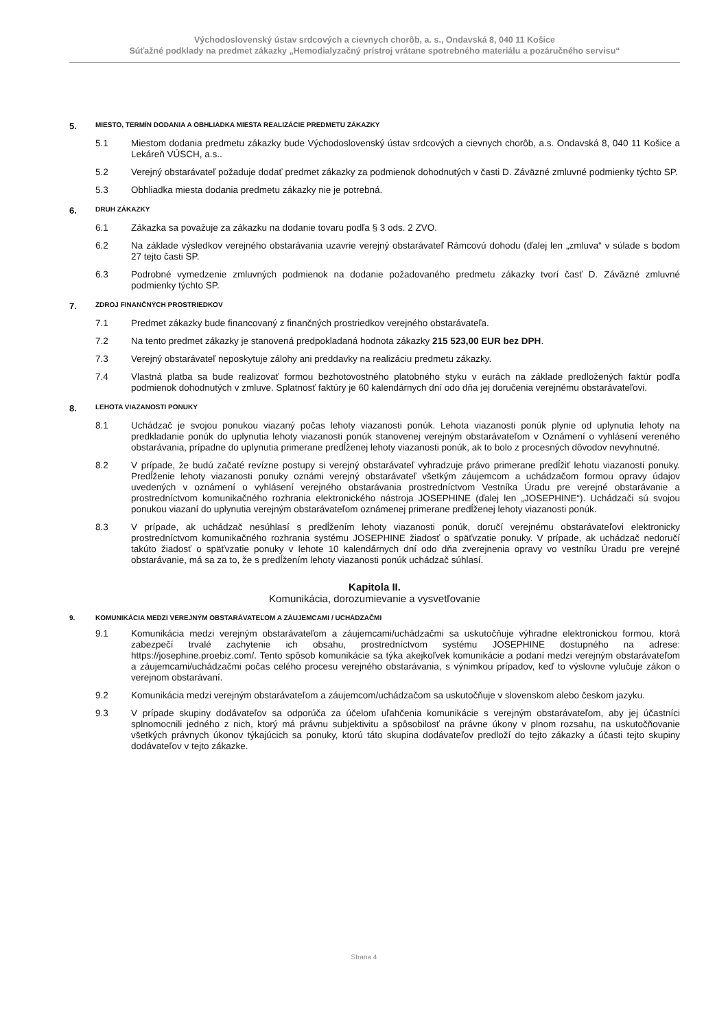Východoslovenský ústav srdcových a cievnych chorôb, a. s., Ondavská 8, 040 11 Košice
Súťažné podklady na predmet zákazky „Hemodialyzačný prístroj vrátane spotrebného materiálu a pozáručného servisu“
5. MIESTO, TERMÍN DODANIA A OBHLIADKA MIESTA REALIZÁCIE PREDMETU ZÁKAZKY
5.1 Miestom dodania predmetu zákazky bude Východoslovenský ústav srdcových a cievnych chorôb, a.s. Ondavská 8, 040 11 Košice a Lekáreň VÚSCH, a.s..
5.2 Verejný obstarávateľ požaduje dodať predmet zákazky za podmienok dohodnutých v časti D. Záväzné zmluvné podmienky týchto SP.
5.3 Obhliadka miesta dodania predmetu zákazky nie je potrebná.
6. DRUH ZÁKAZKY
6.1 Zákazka sa považuje za zákazku na dodanie tovaru podľa § 3 ods. 2 ZVO.
6.2 Na základe výsledkov verejného obstarávania uzavrie verejný obstarávateľ Rámcovú dohodu (ďalej len „zmluva“ v súlade s bodom 27 tejto časti SP.
6.3 Podrobné vymedzenie zmluvných podmienok na dodanie požadovaného predmetu zákazky tvorí časť D. Záväzné zmluvné podmienky týchto SP.
7. ZDROJ FINANČNÝCH PROSTRIEDKOV
7.1 Predmet zákazky bude financovaný z finančných prostriedkov verejného obstarávateľa.
7.2 Na tento predmet zákazky je stanovená predpokladaná hodnota zákazky 215 523,00 EUR bez DPH.
7.3 Verejný obstarávateľ neposkytuje zálohy ani preddavky na realizáciu predmetu zákazky.
7.4 Vlastná platba sa bude realizovať formou bezhotovostného platobného styku v eurách na základe predložených faktúr podľa podmienok dohodnutých v zmluve. Splatnosť faktúry je 60 kalendárnych dní odo dňa jej doručenia verejnému obstarávateľovi.
8. LEHOTA VIAZANOSTI PONUKY
8.1 Uchádzač je svojou ponukou viazaný počas lehoty viazanosti ponúk. Lehota viazanosti ponúk plynie od uplynutia lehoty na predkladanie ponúk do uplynutia lehoty viazanosti ponúk stanovenej verejným obstarávateľom v Oznámení o vyhlásení vereného obstarávania, prípadne do uplynutia primerane predĺženej lehoty viazanosti ponúk, ak to bolo z procesných dôvodov nevyhnutné.
8.2 V prípade, že budú začaté revízne postupy si verejný obstarávateľ vyhradzuje právo primerane predĺžiť lehotu viazanosti ponuky. Predĺženie lehoty viazanosti ponuky oznámi verejný obstarávateľ všetkým záujemcom a uchádzačom formou opravy údajov uvedených v oznámení o vyhlásení verejného obstarávania prostredníctvom Vestníka Úradu pre verejné obstarávanie a prostredníctvom komunikačného rozhrania elektronického nástroja JOSEPHINE (ďalej len „JOSEPHINE“). Uchádzači sú svojou ponukou viazaní do uplynutia verejným obstarávateľom oznámenej primerane predĺženej lehoty viazanosti ponúk.
8.3 V prípade, ak uchádzač nesúhlasí s predĺžením lehoty viazanosti ponúk, doručí verejnému obstarávateľovi elektronicky prostredníctvom komunikačného rozhrania systému JOSEPHINE žiadosť o späťvzatie ponuky. V prípade, ak uchádzač nedoručí takúto žiadosť o späťvzatie ponuky v lehote 10 kalendárnych dní odo dňa zverejnenia opravy vo vestníku Úradu pre verejné obstarávanie, má sa za to, že s predĺžením lehoty viazanosti ponúk uchádzač súhlasí.
Kapitola II.
Komunikácia, dorozumievanie a vysvetľovanie
9. KOMUNIKÁCIA MEDZI VEREJNÝM OBSTARÁVATEĽOM A ZÁUJEMCAMI / UCHÁDZAČMI
9.1 Komunikácia medzi verejným obstarávateľom a záujemcami/uchádzačmi sa uskutočňuje výhradne elektronickou formou, ktorá zabezpečí trvalé zachytenie ich obsahu, prostredníctvom systému JOSEPHINE dostupného na adrese: https://josephine.proebiz.com/. Tento spôsob komunikácie sa týka akejkoľvek komunikácie a podaní medzi verejným obstarávateľom a záujemcami/uchádzačmi počas celého procesu verejného obstarávania, s výnimkou prípadov, keď to výslovne vylučuje zákon o verejnom obstarávaní.
9.2 Komunikácia medzi verejným obstarávateľom a záujemcom/uchádzačom sa uskutočňuje v slovenskom alebo českom jazyku.
9.3 V prípade skupiny dodávateľov sa odporúča za účelom uľahčenia komunikácie s verejným obstarávateľom, aby jej účastníci splnomocnili jedného z nich, ktorý má právnu subjektivitu a spôsobilosť na právne úkony v plnom rozsahu, na uskutočňovanie všetkých právnych úkonov týkajúcich sa ponuky, ktorú táto skupina dodávateľov predloží do tejto zákazky a účasti tejto skupiny dodávateľov v tejto zákazke.
Strana 4